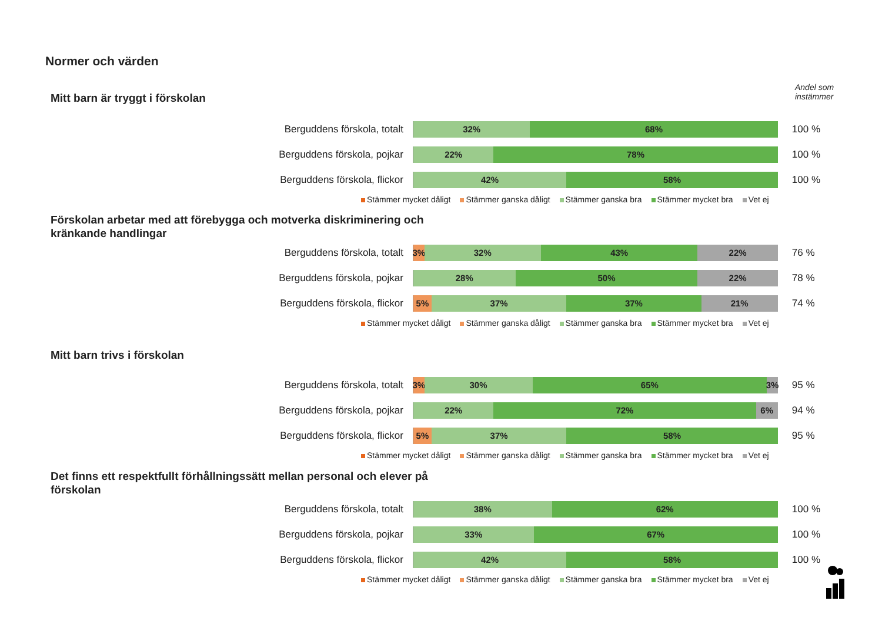Normer och värden
Andel som
instämmer
Mitt barn är tryggt i förskolan
Berguddens förskola, totalt
32% 68%
100 %
Berguddens förskola, pojkar
22% 78%
100 %
Berguddens förskola, flickor
42% 58%
100 %
Stämmer mycket dåligt Stämmer ganska dåligt Stämmer ganska bra Stämmer mycket bra Vet ej
Förskolan arbetar med att förebygga och motverka diskriminering och kränkande handlingar
Berguddens förskola, totalt
3% 32% 43% 22%
76 %
Berguddens förskola, pojkar
28% 50% 22%
78 %
Berguddens förskola, flickor
5% 37% 37% 21%
74 %
Stämmer mycket dåligt Stämmer ganska dåligt Stämmer ganska bra Stämmer mycket bra Vet ej
Mitt barn trivs i förskolan
Berguddens förskola, totalt
3% 30% 65% 3%
95 %
Berguddens förskola, pojkar
22% 72% 6%
94 %
Berguddens förskola, flickor
5% 37% 58%
95 %
Stämmer mycket dåligt Stämmer ganska dåligt Stämmer ganska bra Stämmer mycket bra Vet ej
Det finns ett respektfullt förhållningssätt mellan personal och elever på förskolan
Berguddens förskola, totalt
38% 62%
100 %
Berguddens förskola, pojkar
33% 67%
100 %
Berguddens förskola, flickor
42% 58%
100 %
Stämmer mycket dåligt Stämmer ganska dåligt Stämmer ganska bra Stämmer mycket bra Vet ej